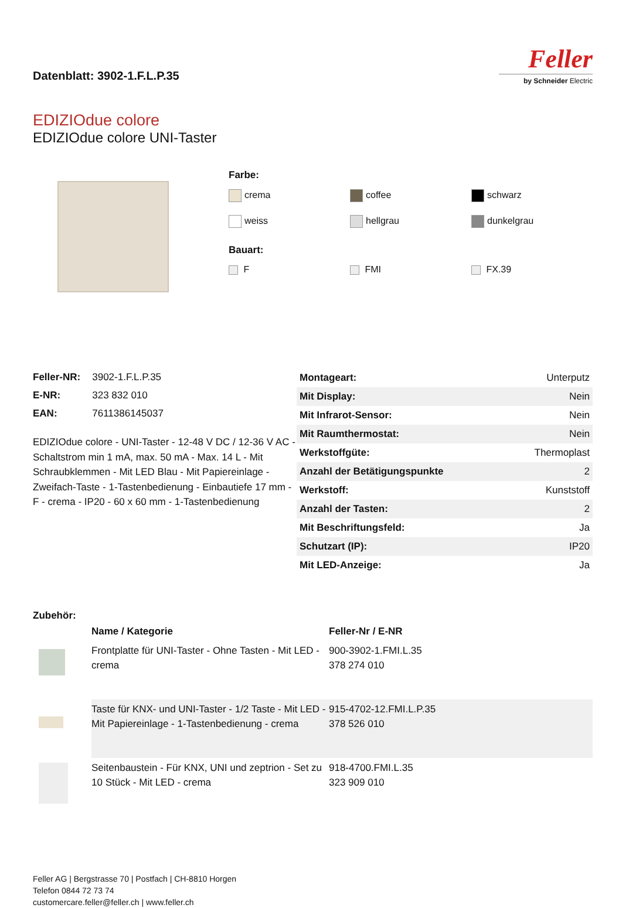Datenblatt: 3902-1.F.L.P.35
Feller
by Schneider Electric
EDIZIOdue colore
EDIZIOdue colore UNI-Taster
Farbe:
crema
coffee
schwarz
weiss
hellgrau
dunkelgrau
Bauart:
F
FMI
FX.39
| Feller-NR: | 3902-1.F.L.P.35 |
| E-NR: | 323 832 010 |
| EAN: | 7611386145037 |
EDIZIOdue colore - UNI-Taster - 12-48 V DC / 12-36 V AC - Schaltstrom min 1 mA, max. 50 mA - Max. 14 L - Mit Schraubklemmen - Mit LED Blau - Mit Papiereinlage - Zweifach-Taste - 1-Tastenbedienung - Einbautiefe 17 mm - F - crema - IP20 - 60 x 60 mm - 1-Tastenbedienung
| Montageart: | Unterputz |
| Mit Display: | Nein |
| Mit Infrarot-Sensor: | Nein |
| Mit Raumthermostat: | Nein |
| Werkstoffgüte: | Thermoplast |
| Anzahl der Betätigungspunkte | 2 |
| Werkstoff: | Kunststoff |
| Anzahl der Tasten: | 2 |
| Mit Beschriftungsfeld: | Ja |
| Schutzart (IP): | IP20 |
| Mit LED-Anzeige: | Ja |
Zubehör:
| | Name / Kategorie | Feller-Nr / E-NR |
| | Frontplatte für UNI-Taster - Ohne Tasten - Mit LED - crema | 900-3902-1.FMI.L.35 378 274 010 |
| | Taste für KNX- und UNI-Taster - 1/2 Taste - Mit LED - Mit Papiereinlage - 1-Tastenbedienung - crema | 915-4702-12.FMI.L.P.35 378 526 010 |
| | Seitenbaustein - Für KNX, UNI und zeptrion - Set zu 10 Stück - Mit LED - crema | 918-4700.FMI.L.35 323 909 010 |
Feller AG | Bergstrasse 70 | Postfach | CH-8810 Horgen
Telefon 0844 72 73 74
customercare.feller@feller.ch | www.feller.ch